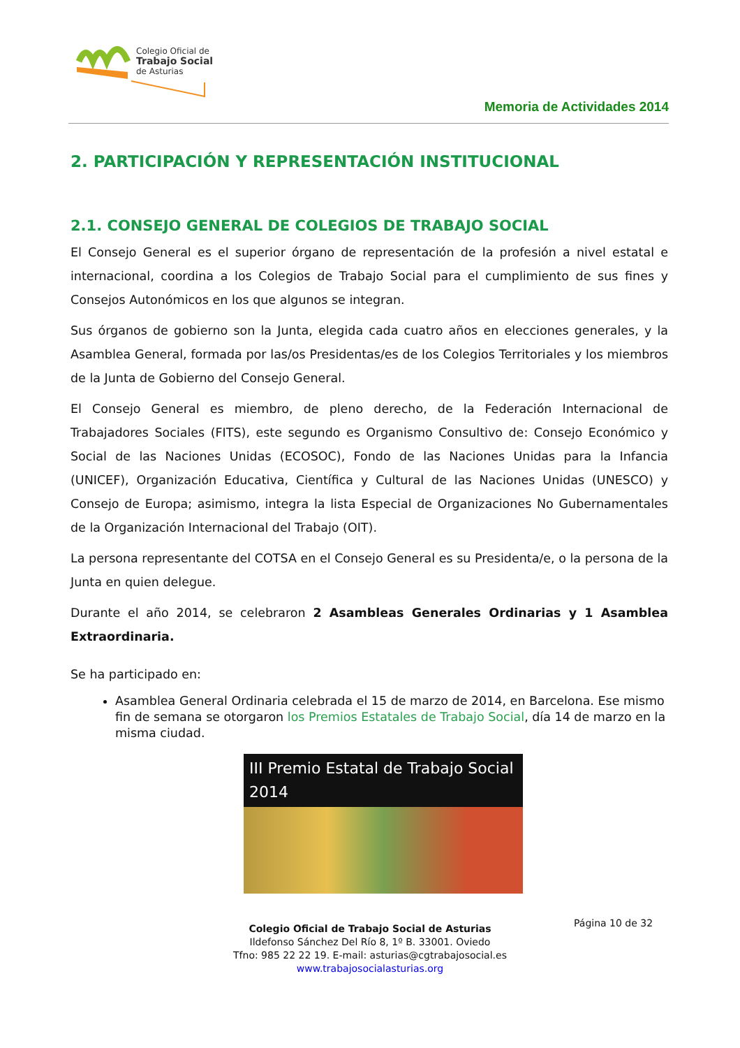Colegio Oficial de
Trabajo Social
de Asturias
Memoria de Actividades 2014
2. PARTICIPACIÓN Y REPRESENTACIÓN INSTITUCIONAL
2.1. CONSEJO GENERAL DE COLEGIOS DE TRABAJO SOCIAL
El Consejo General es el superior órgano de representación de la profesión a nivel estatal e internacional, coordina a los Colegios de Trabajo Social para el cumplimiento de sus fines y Consejos Autonómicos en los que algunos se integran.
Sus órganos de gobierno son la Junta, elegida cada cuatro años en elecciones generales, y la Asamblea General, formada por las/os Presidentas/es de los Colegios Territoriales y los miembros de la Junta de Gobierno del Consejo General.
El Consejo General es miembro, de pleno derecho, de la Federación Internacional de Trabajadores Sociales (FITS), este segundo es Organismo Consultivo de: Consejo Económico y Social de las Naciones Unidas (ECOSOC), Fondo de las Naciones Unidas para la Infancia (UNICEF), Organización Educativa, Científica y Cultural de las Naciones Unidas (UNESCO) y Consejo de Europa; asimismo, integra la lista Especial de Organizaciones No Gubernamentales de la Organización Internacional del Trabajo (OIT).
La persona representante del COTSA en el Consejo General es su Presidenta/e, o la persona de la Junta en quien delegue.
Durante el año 2014, se celebraron 2 Asambleas Generales Ordinarias y 1 Asamblea Extraordinaria.
Se ha participado en:
Asamblea General Ordinaria celebrada el 15 de marzo de 2014, en Barcelona. Ese mismo fin de semana se otorgaron los Premios Estatales de Trabajo Social, día 14 de marzo en la misma ciudad.
III Premio Estatal de Trabajo Social 2014
Página 10 de 32
Colegio Oficial de Trabajo Social de Asturias
Ildefonso Sánchez Del Río 8, 1º B. 33001. Oviedo
Tfno: 985 22 22 19. E-mail: asturias@cgtrabajosocial.es
www.trabajosocialasturias.org